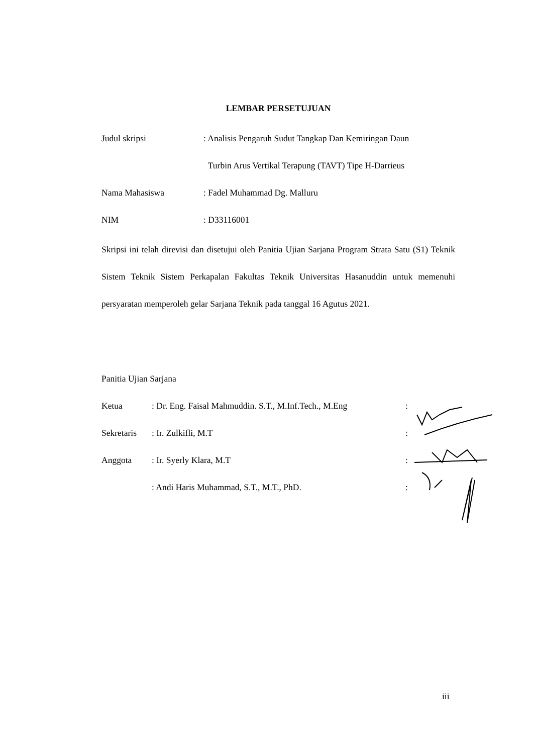LEMBAR PERSETUJUAN
Judul skripsi : Analisis Pengaruh Sudut Tangkap Dan Kemiringan Daun
Turbin Arus Vertikal Terapung (TAVT) Tipe H-Darrieus
Nama Mahasiswa : Fadel Muhammad Dg. Malluru
NIM : D33116001
Skripsi ini telah direvisi dan disetujui oleh Panitia Ujian Sarjana Program Strata Satu (S1) Teknik Sistem Teknik Sistem Perkapalan Fakultas Teknik Universitas Hasanuddin untuk memenuhi persyaratan memperoleh gelar Sarjana Teknik pada tanggal 16 Agutus 2021.
Panitia Ujian Sarjana
Ketua : Dr. Eng. Faisal Mahmuddin. S.T., M.Inf.Tech., M.Eng
:
Sekretaris
: Ir. Zulkifli, M.T :
Anggota : Ir. Syerly Klara, M.T :
: Andi Haris Muhammad, S.T., M.T., PhD. :
iii